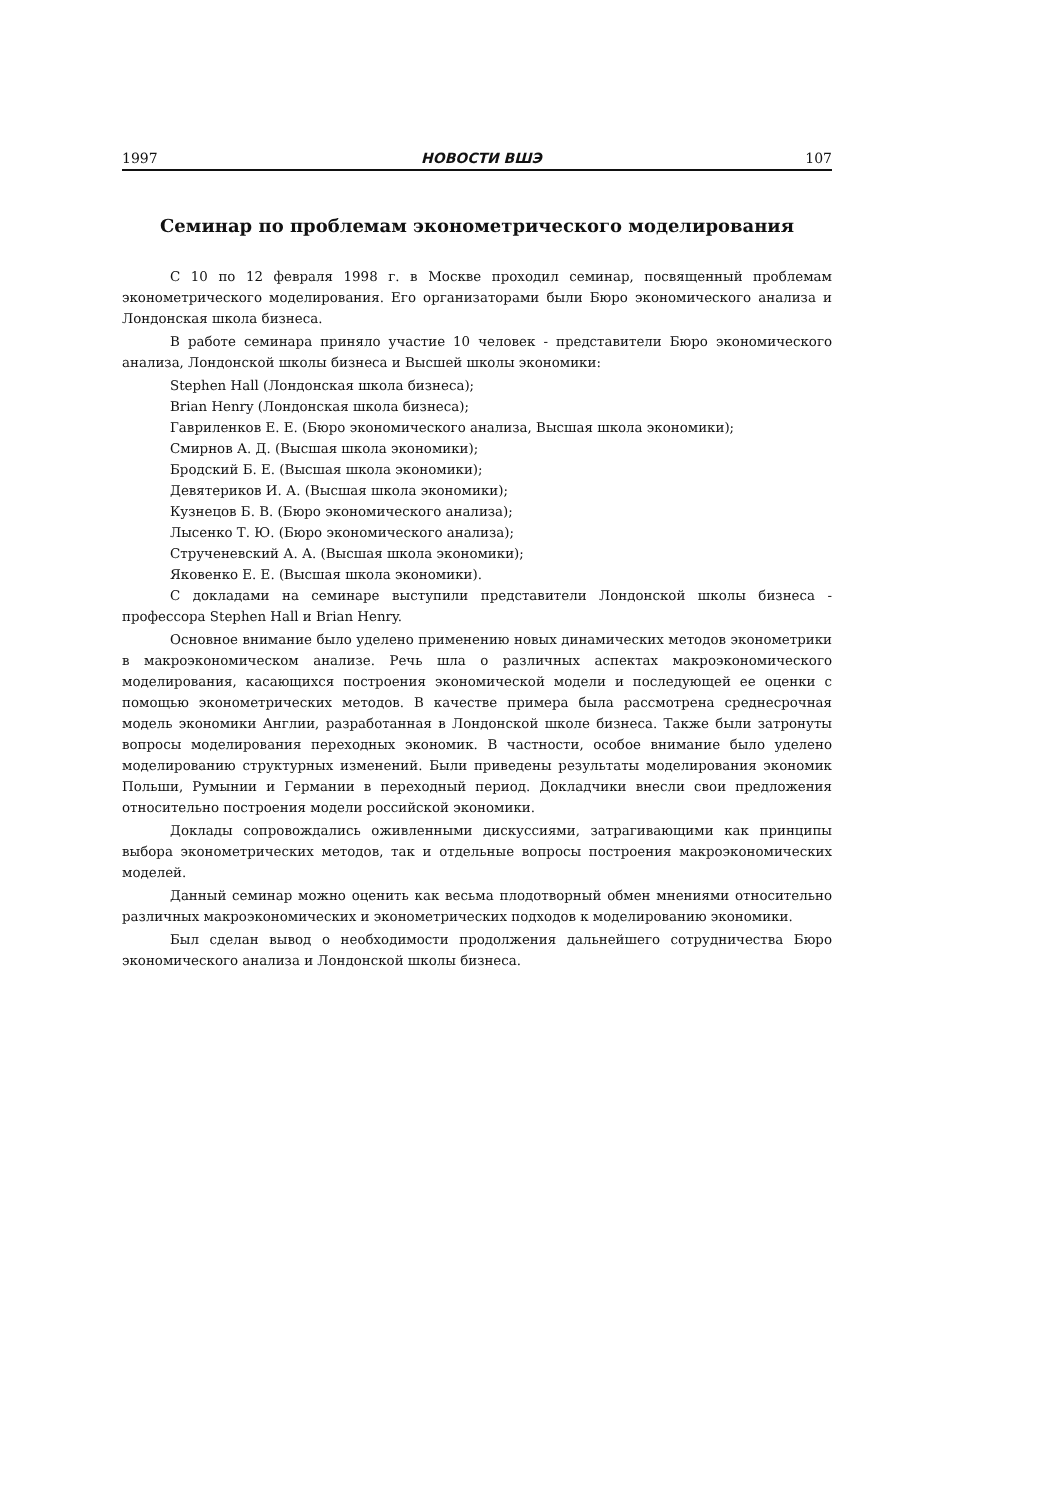1997 НОВОСТИ ВШЭ 107
Семинар по проблемам эконометрического моделирования
С 10 по 12 февраля 1998 г. в Москве проходил семинар, посвященный проблемам эконометрического моделирования. Его организаторами были Бюро экономического анализа и Лондонская школа бизнеса.
В работе семинара приняло участие 10 человек - представители Бюро экономического анализа, Лондонской школы бизнеса и Высшей школы экономики:
Stephen Hall (Лондонская школа бизнеса);
Brian Henry (Лондонская школа бизнеса);
Гавриленков Е. Е. (Бюро экономического анализа, Высшая школа экономики);
Смирнов А. Д. (Высшая школа экономики);
Бродский Б. Е. (Высшая школа экономики);
Девятериков И. А. (Высшая школа экономики);
Кузнецов Б. В. (Бюро экономического анализа);
Лысенко Т. Ю. (Бюро экономического анализа);
Струченевский А. А. (Высшая школа экономики);
Яковенко Е. Е. (Высшая школа экономики).
С докладами на семинаре выступили представители Лондонской школы бизнеса - профессора Stephen Hall и Brian Henry.
Основное внимание было уделено применению новых динамических методов эконометрики в макроэкономическом анализе. Речь шла о различных аспектах макроэкономического моделирования, касающихся построения экономической модели и последующей ее оценки с помощью эконометрических методов. В качестве примера была рассмотрена среднесрочная модель экономики Англии, разработанная в Лондонской школе бизнеса. Также были затронуты вопросы моделирования переходных экономик. В частности, особое внимание было уделено моделированию структурных изменений. Были приведены результаты моделирования экономик Польши, Румынии и Германии в переходный период. Докладчики внесли свои предложения относительно построения модели российской экономики.
Доклады сопровождались оживленными дискуссиями, затрагивающими как принципы выбора эконометрических методов, так и отдельные вопросы построения макроэкономических моделей.
Данный семинар можно оценить как весьма плодотворный обмен мнениями относительно различных макроэкономических и эконометрических подходов к моделированию экономики.
Был сделан вывод о необходимости продолжения дальнейшего сотрудничества Бюро экономического анализа и Лондонской школы бизнеса.